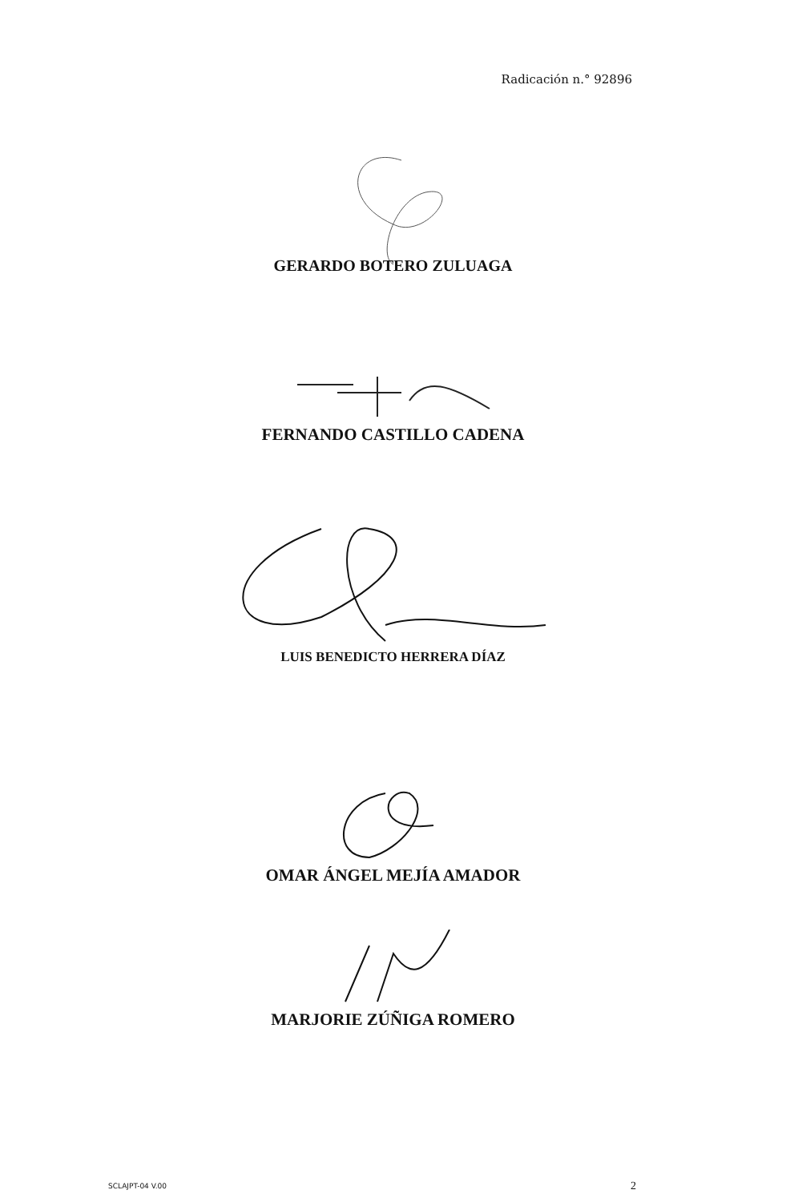Radicación n.° 92896
GERARDO BOTERO ZULUAGA
FERNANDO CASTILLO CADENA
LUIS BENEDICTO HERRERA DÍAZ
OMAR ÁNGEL MEJÍA AMADOR
MARJORIE ZÚÑIGA ROMERO
SCLAJPT-04 V.00 2